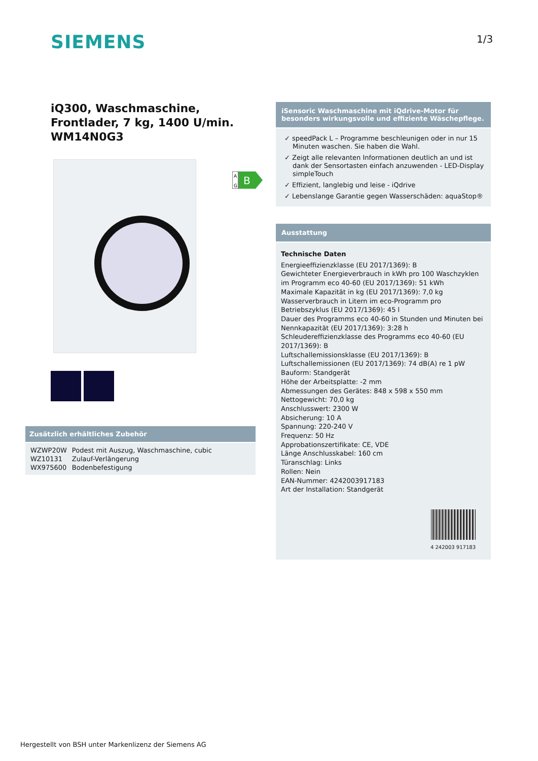SIEMENS 1/3
iQ300, Waschmaschine, Frontlader, 7 kg, 1400 U/min.
WM14N0G3
A
G
B
Zusätzlich erhältliches Zubehör
| WZWP20W | Podest mit Auszug, Waschmaschine, cubic |
| WZ10131 | Zulauf-Verlängerung |
| WX975600 | Bodenbefestigung |
iSensoric Waschmaschine mit iQdrive-Motor für besonders wirkungsvolle und effiziente Wäschepflege.
✓ speedPack L – Programme beschleunigen oder in nur 15 Minuten waschen. Sie haben die Wahl.
✓ Zeigt alle relevanten Informationen deutlich an und ist dank der Sensortasten einfach anzuwenden - LED-Display simpleTouch
✓ Effizient, langlebig und leise - iQdrive
✓ Lebenslange Garantie gegen Wasserschäden: aquaStop®
Ausstattung
Technische Daten
Energieeffizienzklasse (EU 2017/1369): B
Gewichteter Energieverbrauch in kWh pro 100 Waschzyklen im Programm eco 40-60 (EU 2017/1369): 51 kWh
Maximale Kapazität in kg (EU 2017/1369): 7,0 kg
Wasserverbrauch in Litern im eco-Programm pro Betriebszyklus (EU 2017/1369): 45 l
Dauer des Programms eco 40-60 in Stunden und Minuten bei Nennkapazität (EU 2017/1369): 3:28 h
Schleudereffizienzklasse des Programms eco 40-60 (EU 2017/1369): B
Luftschallemissionsklasse (EU 2017/1369): B
Luftschallemissionen (EU 2017/1369): 74 dB(A) re 1 pW
Bauform: Standgerät
Höhe der Arbeitsplatte: -2 mm
Abmessungen des Gerätes: 848 x 598 x 550 mm
Nettogewicht: 70,0 kg
Anschlusswert: 2300 W
Absicherung: 10 A
Spannung: 220-240 V
Frequenz: 50 Hz
Approbationszertifikate: CE, VDE
Länge Anschlusskabel: 160 cm
Türanschlag: Links
Rollen: Nein
EAN-Nummer: 4242003917183
Art der Installation: Standgerät
4 242003 917183
Hergestellt von BSH unter Markenlizenz der Siemens AG